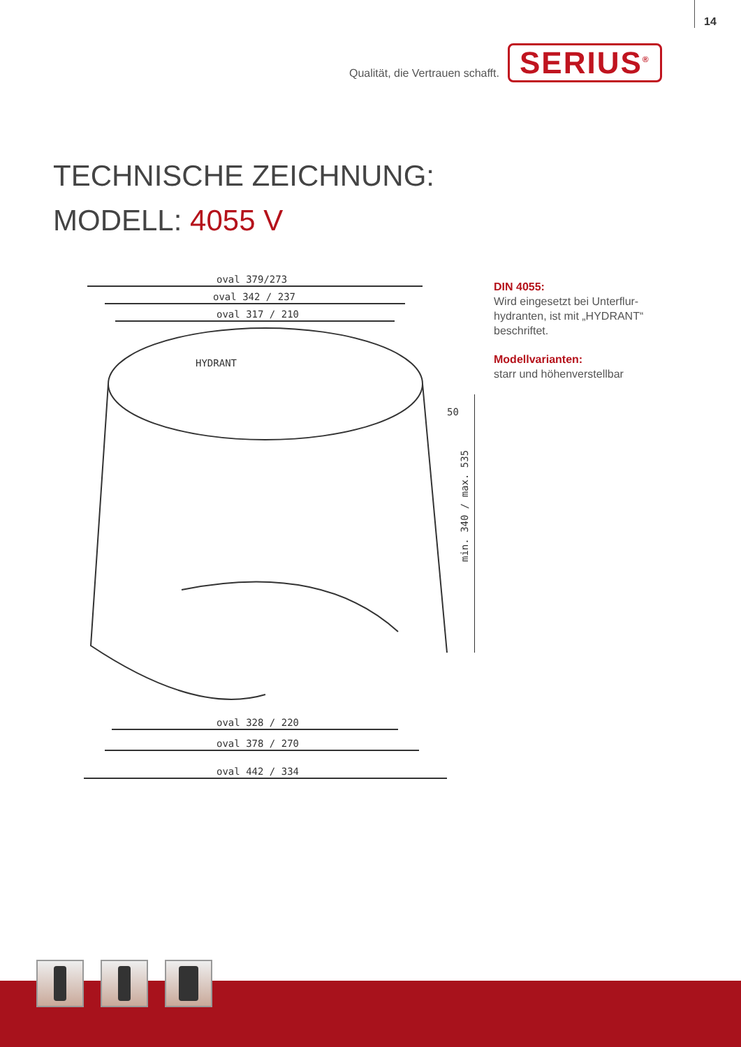14
Qualität, die Vertrauen schafft.
SERIUS<sup>®</sup>
TECHNISCHE ZEICHNUNG:
MODELL: 4055 V
oval 379/273
oval 342 / 237
oval 317 / 210
oval 328 / 220
oval 378 / 270
oval 442 / 334
HYDRANT
50
min. 340 / max. 535
DIN 4055:
Wird eingesetzt bei Unterflur-hydranten, ist mit „HYDRANT“ beschriftet.
Modellvarianten:
starr und höhenverstellbar